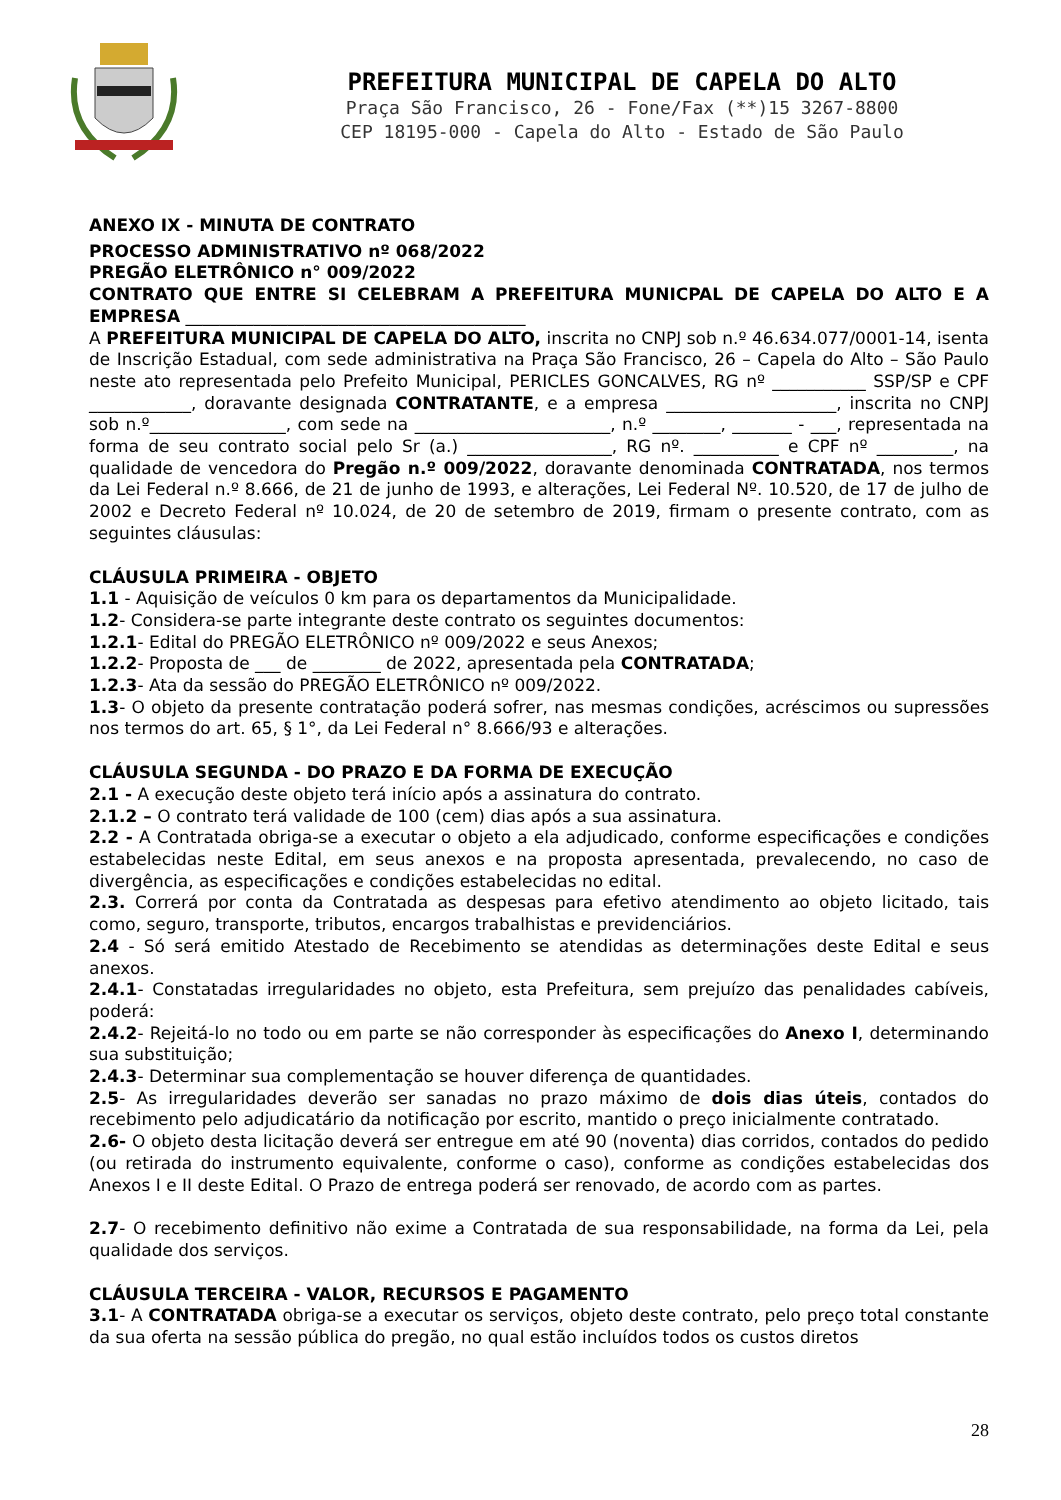PREFEITURA MUNICIPAL DE CAPELA DO ALTO
Praça São Francisco, 26 - Fone/Fax (**)15 3267-8800
CEP 18195-000 - Capela do Alto - Estado de São Paulo
ANEXO IX - MINUTA DE CONTRATO
PROCESSO ADMINISTRATIVO nº 068/2022
PREGÃO ELETRÔNICO n° 009/2022
CONTRATO QUE ENTRE SI CELEBRAM A PREFEITURA MUNICPAL DE CAPELA DO ALTO E A EMPRESA ________________________________________
A PREFEITURA MUNICIPAL DE CAPELA DO ALTO, inscrita no CNPJ sob n.º 46.634.077/0001-14, isenta de Inscrição Estadual, com sede administrativa na Praça São Francisco, 26 – Capela do Alto – São Paulo neste ato representada pelo Prefeito Municipal, PERICLES GONCALVES, RG nº ___________ SSP/SP e CPF ____________, doravante designada CONTRATANTE, e a empresa ____________________, inscrita no CNPJ sob n.º________________, com sede na _______________________, n.º ________, _______ - ___, representada na forma de seu contrato social pelo Sr (a.) _________________, RG nº. __________ e CPF nº _________, na qualidade de vencedora do Pregão n.º 009/2022, doravante denominada CONTRATADA, nos termos da Lei Federal n.º 8.666, de 21 de junho de 1993, e alterações, Lei Federal Nº. 10.520, de 17 de julho de 2002 e Decreto Federal nº 10.024, de 20 de setembro de 2019, firmam o presente contrato, com as seguintes cláusulas:
CLÁUSULA PRIMEIRA - OBJETO
1.1 - Aquisição de veículos 0 km para os departamentos da Municipalidade.
1.2- Considera-se parte integrante deste contrato os seguintes documentos:
1.2.1- Edital do PREGÃO ELETRÔNICO nº 009/2022 e seus Anexos;
1.2.2- Proposta de ___ de ________ de 2022, apresentada pela CONTRATADA;
1.2.3- Ata da sessão do PREGÃO ELETRÔNICO nº 009/2022.
1.3- O objeto da presente contratação poderá sofrer, nas mesmas condições, acréscimos ou supressões nos termos do art. 65, § 1°, da Lei Federal n° 8.666/93 e alterações.
CLÁUSULA SEGUNDA - DO PRAZO E DA FORMA DE EXECUÇÃO
2.1 - A execução deste objeto terá início após a assinatura do contrato.
2.1.2 – O contrato terá validade de 100 (cem) dias após a sua assinatura.
2.2 - A Contratada obriga-se a executar o objeto a ela adjudicado, conforme especificações e condições estabelecidas neste Edital, em seus anexos e na proposta apresentada, prevalecendo, no caso de divergência, as especificações e condições estabelecidas no edital.
2.3. Correrá por conta da Contratada as despesas para efetivo atendimento ao objeto licitado, tais como, seguro, transporte, tributos, encargos trabalhistas e previdenciários.
2.4 - Só será emitido Atestado de Recebimento se atendidas as determinações deste Edital e seus anexos.
2.4.1- Constatadas irregularidades no objeto, esta Prefeitura, sem prejuízo das penalidades cabíveis, poderá:
2.4.2- Rejeitá-lo no todo ou em parte se não corresponder às especificações do Anexo I, determinando sua substituição;
2.4.3- Determinar sua complementação se houver diferença de quantidades.
2.5- As irregularidades deverão ser sanadas no prazo máximo de dois dias úteis, contados do recebimento pelo adjudicatário da notificação por escrito, mantido o preço inicialmente contratado.
2.6- O objeto desta licitação deverá ser entregue em até 90 (noventa) dias corridos, contados do pedido (ou retirada do instrumento equivalente, conforme o caso), conforme as condições estabelecidas dos Anexos I e II deste Edital. O Prazo de entrega poderá ser renovado, de acordo com as partes.
2.7- O recebimento definitivo não exime a Contratada de sua responsabilidade, na forma da Lei, pela qualidade dos serviços.
CLÁUSULA TERCEIRA - VALOR, RECURSOS E PAGAMENTO
3.1- A CONTRATADA obriga-se a executar os serviços, objeto deste contrato, pelo preço total constante da sua oferta na sessão pública do pregão, no qual estão incluídos todos os custos diretos
28